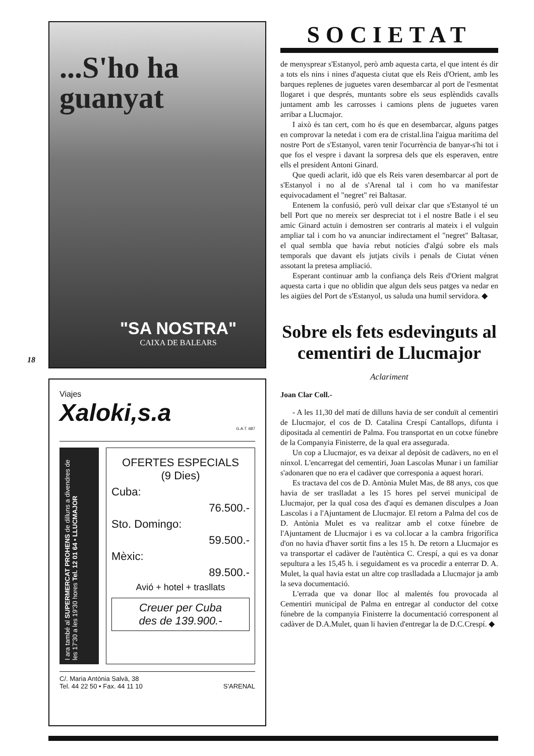...S'ho ha
guanyat
"SA NOSTRA"
CAIXA DE BALEARS
Viajes
Xaloki,s.a
G.A.T. 687
I ara també al SUPERMERCAT PROHENS de dilluns a divendres de les 17'30 a les 19'30 hores Tel. 12 01 64 • LLUCMAJOR
OFERTES ESPECIALS
(9 Dies)
Cuba:
76.500.-
Sto. Domingo:
59.500.-
Mèxic:
89.500.-
Avió + hotel + trasllats
Creuer per Cuba
des de 139.900.-
C/. Maria Antònia Salvà, 38
Tel. 44 22 50 • Fax. 44 11 10 S'ARENAL
18
SOCIETAT
de menysprear s'Estanyol, però amb aquesta carta, el que intent és dir a tots els nins i nines d'aquesta ciutat que els Reis d'Orient, amb les barques replenes de juguetes varen desembarcar al port de l'esmentat llogaret i que després, muntants sobre els seus esplèndids cavalls juntament amb les carrosses i camions plens de juguetes varen arribar a Llucmajor.
I això és tan cert, com ho és que en desembarcar, alguns patges en comprovar la netedat i com era de cristal.lina l'aigua marítima del nostre Port de s'Estanyol, varen tenir l'ocurrència de banyar-s'hi tot i que fos el vespre i davant la sorpresa dels que els esperaven, entre ells el president Antoni Ginard.
Que quedi aclarit, idò que els Reis varen desembarcar al port de s'Estanyol i no al de s'Arenal tal i com ho va manifestar equivocadament el "negret" rei Baltasar.
Entenem la confusió, però vull deixar clar que s'Estanyol té un bell Port que no mereix ser despreciat tot i el nostre Batle i el seu amic Ginard actuïn i demostren ser contraris al mateix i el vulguin ampliar tal i com ho va anunciar indirectament el "negret" Baltasar, el qual sembla que havia rebut notícies d'algú sobre els mals temporals que davant els jutjats civils i penals de Ciutat vénen assotant la pretesa ampliació.
Esperant continuar amb la confiança dels Reis d'Orient malgrat aquesta carta i que no oblidin que algun dels seus patges va nedar en les aigües del Port de s'Estanyol, us saluda una humil servidora. ◆
Sobre els fets esdevinguts al cementiri de Llucmajor
Aclariment
Joan Clar Coll.-
- A les 11,30 del matí de dilluns havia de ser conduït al cementiri de Llucmajor, el cos de D. Catalina Crespí Cantallops, difunta i dipositada al cementiri de Palma. Fou transportat en un cotxe fúnebre de la Companyia Finisterre, de la qual era assegurada.
Un cop a Llucmajor, es va deixar al depòsit de cadàvers, no en el nínxol. L'encarregat del cementiri, Joan Lascolas Munar i un familiar s'adonaren que no era el cadàver que corresponia a aquest horari.
Es tractava del cos de D. Antònia Mulet Mas, de 88 anys, cos que havia de ser traslladat a les 15 hores pel servei municipal de Llucmajor, per la qual cosa des d'aquí es demanen disculpes a Joan Lascolas i a l'Ajuntament de Llucmajor. El retorn a Palma del cos de D. Antònia Mulet es va realitzar amb el cotxe fúnebre de l'Ajuntament de Llucmajor i es va col.locar a la cambra frigorífica d'on no havia d'haver sortit fins a les 15 h. De retorn a Llucmajor es va transportar el cadàver de l'autèntica C. Crespí, a qui es va donar sepultura a les 15,45 h. i seguidament es va procedir a enterrar D. A. Mulet, la qual havia estat un altre cop traslladada a Llucmajor ja amb la seva documentació.
L'errada que va donar lloc al malentés fou provocada al Cementiri municipal de Palma en entregar al conductor del cotxe fúnebre de la companyia Finisterre la documentació corresponent al cadàver de D.A.Mulet, quan li havien d'entregar la de D.C.Crespí. ◆